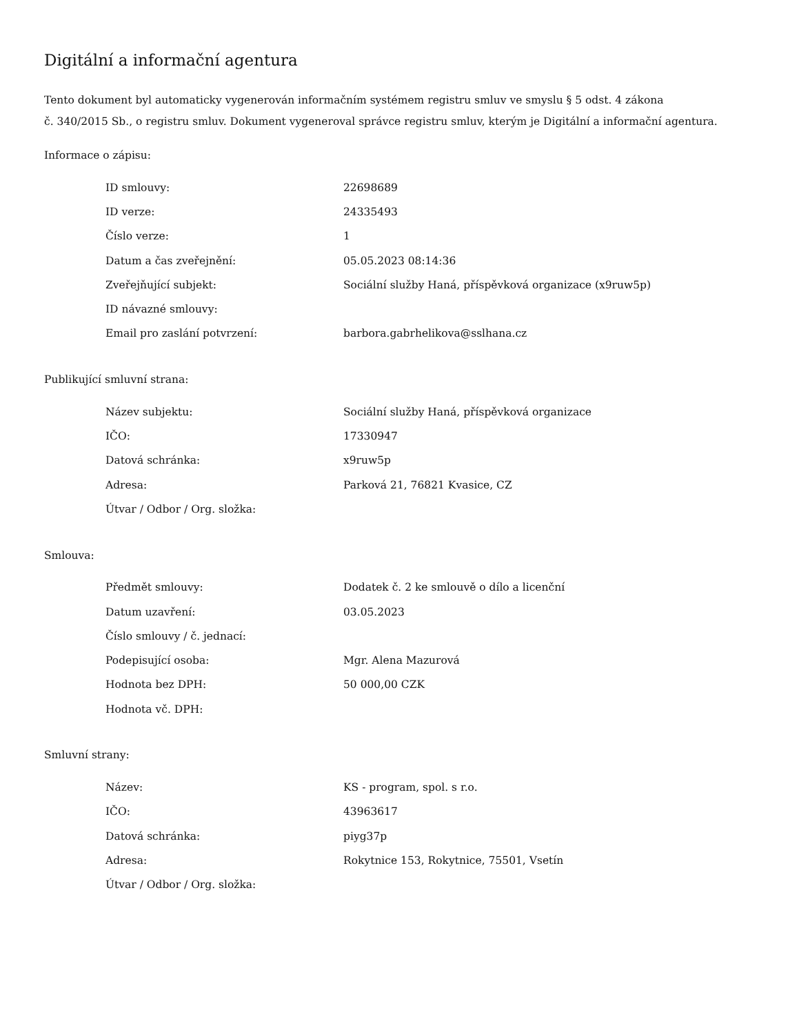Digitální a informační agentura
Tento dokument byl automaticky vygenerován informačním systémem registru smluv ve smyslu § 5 odst. 4 zákona
č. 340/2015 Sb., o registru smluv. Dokument vygeneroval správce registru smluv, kterým je Digitální a informační agentura.
Informace o zápisu:
| ID smlouvy: | 22698689 |
| ID verze: | 24335493 |
| Číslo verze: | 1 |
| Datum a čas zveřejnění: | 05.05.2023 08:14:36 |
| Zveřejňující subjekt: | Sociální služby Haná, příspěvková organizace (x9ruw5p) |
| ID návazné smlouvy: | |
| Email pro zaslání potvrzení: | barbora.gabrhelikova@sslhana.cz |
Publikující smluvní strana:
| Název subjektu: | Sociální služby Haná, příspěvková organizace |
| IČO: | 17330947 |
| Datová schránka: | x9ruw5p |
| Adresa: | Parková 21, 76821 Kvasice, CZ |
| Útvar / Odbor / Org. složka: | |
Smlouva:
| Předmět smlouvy: | Dodatek č. 2 ke smlouvě o dílo a licenční |
| Datum uzavření: | 03.05.2023 |
| Číslo smlouvy / č. jednací: | |
| Podepisující osoba: | Mgr. Alena Mazurová |
| Hodnota bez DPH: | 50 000,00 CZK |
| Hodnota vč. DPH: | |
Smluvní strany:
| Název: | KS - program, spol. s r.o. |
| IČO: | 43963617 |
| Datová schránka: | piyg37p |
| Adresa: | Rokytnice 153, Rokytnice, 75501, Vsetín |
| Útvar / Odbor / Org. složka: | |